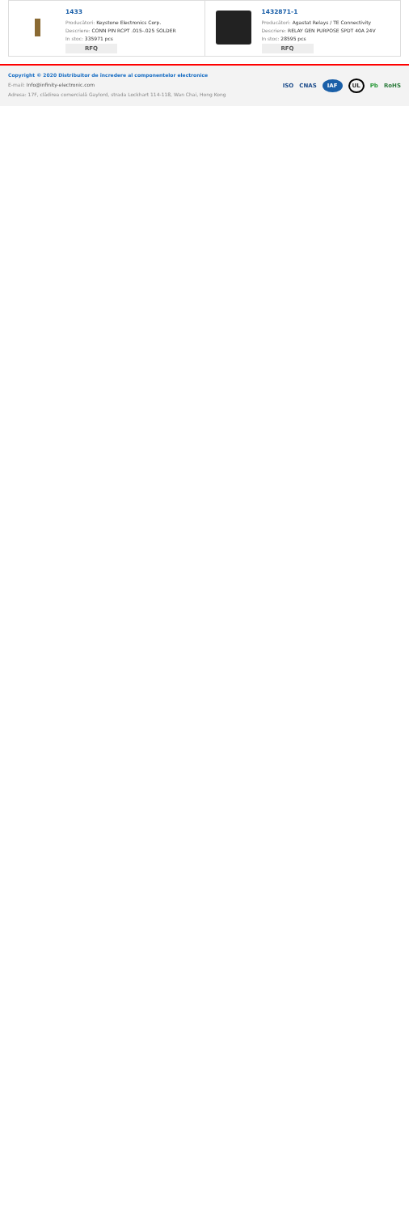1433
Producători: Keystone Electronics Corp.
Descriere: CONN PIN RCPT .015-.025 SOLDER
In stoc: 335971 pcs
RFQ
1432871-1
Producători: Agastat Relays / TE Connectivity
Descriere: RELAY GEN PURPOSE SPDT 40A 24V
In stoc: 28595 pcs
RFQ
Copyright © 2020 Distribuitor de încredere al componentelor electronice
E-mail: Info@infinity-electronic.com
Adresa: 17F, clădirea comercială Gaylord, strada Lockhart 114-118, Wan Chai, Hong Kong
ISO CNAS IAF UL Pb RoHS